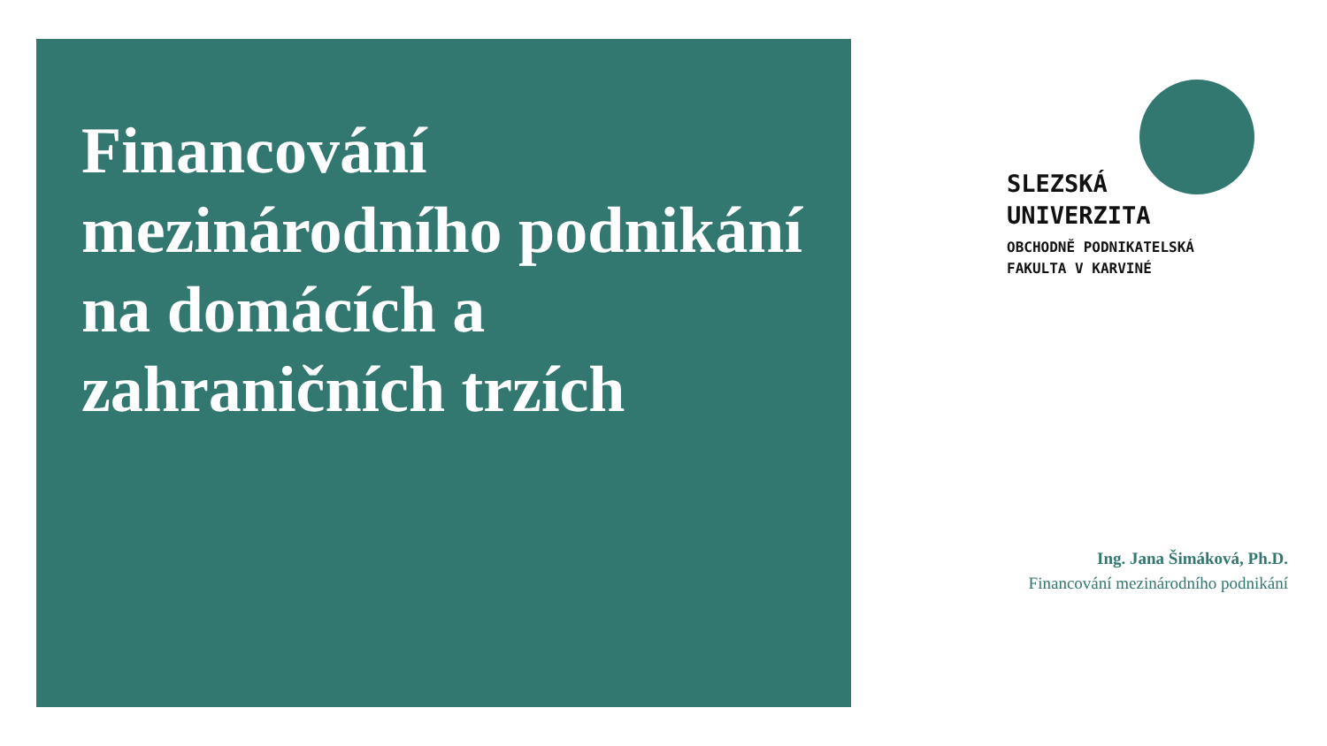Financování mezinárodního podnikání na domácích a zahraničních trzích
SLEZSKÁ
UNIVERZITA
OBCHODNĚ PODNIKATELSKÁ
FAKULTA V KARVINÉ
Ing. Jana Šimáková, Ph.D.
Financování mezinárodního podnikání